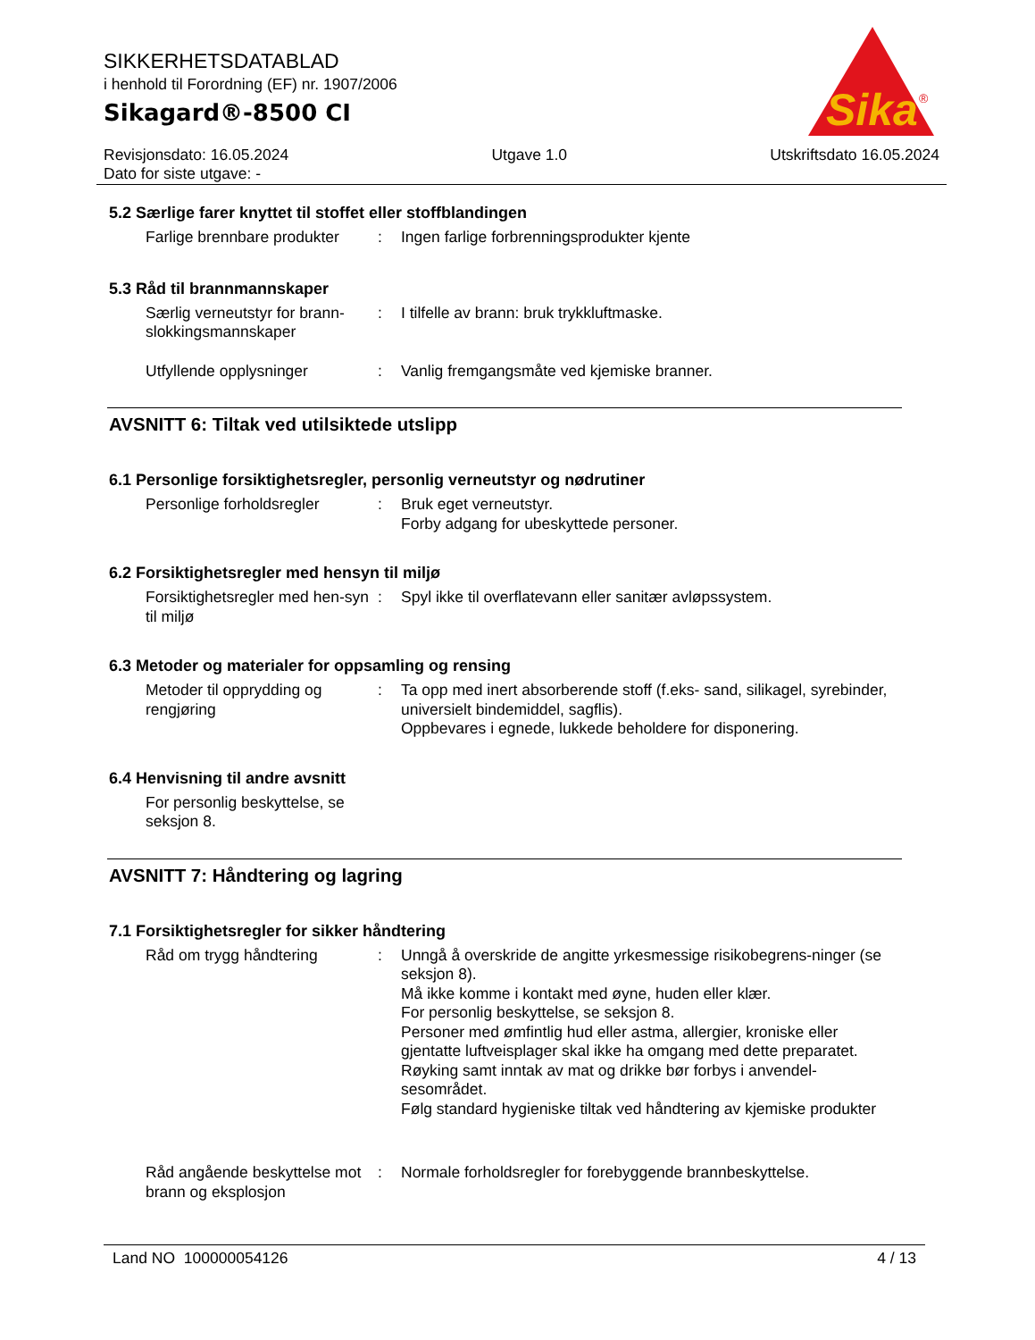SIKKERHETSDATABLAD
i henhold til Forordning (EF) nr. 1907/2006
Sikagard®-8500 CI
Sika
®
Revisjonsdato: 16.05.2024
Dato for siste utgave: -
Utgave 1.0 Utskriftsdato 16.05.2024
5.2 Særlige farer knyttet til stoffet eller stoffblandingen
Farlige brennbare produkter
: Ingen farlige forbrenningsprodukter kjente
5.3 Råd til brannmannskaper
Særlig verneutstyr for brann-slokkingsmannskaper
: I tilfelle av brann: bruk trykkluftmaske.
Utfyllende opplysninger : Vanlig fremgangsmåte ved kjemiske branner.
AVSNITT 6: Tiltak ved utilsiktede utslipp
6.1 Personlige forsiktighetsregler, personlig verneutstyr og nødrutiner
Personlige forholdsregler
: Bruk eget verneutstyr.
Forby adgang for ubeskyttede personer.
6.2 Forsiktighetsregler med hensyn til miljø
Forsiktighetsregler med hen-syn til miljø
: Spyl ikke til overflatevann eller sanitær avløpssystem.
6.3 Metoder og materialer for oppsamling og rensing
Metoder til opprydding og rengjøring
: Ta opp med inert absorberende stoff (f.eks- sand, silikagel, syrebinder, universielt bindemiddel, sagflis).
Oppbevares i egnede, lukkede beholdere for disponering.
6.4 Henvisning til andre avsnitt
For personlig beskyttelse, se seksjon 8.
AVSNITT 7: Håndtering og lagring
7.1 Forsiktighetsregler for sikker håndtering
Råd om trygg håndtering : Unngå å overskride de angitte yrkesmessige risikobegrens-ninger (se seksjon 8).
Må ikke komme i kontakt med øyne, huden eller klær.
For personlig beskyttelse, se seksjon 8.
Personer med ømfintlig hud eller astma, allergier, kroniske eller gjentatte luftveisplager skal ikke ha omgang med dette preparatet.
Røyking samt inntak av mat og drikke bør forbys i anvendel-sesområdet.
Følg standard hygieniske tiltak ved håndtering av kjemiske produkter
Råd angående beskyttelse mot brann og eksplosjon
: Normale forholdsregler for forebyggende brannbeskyttelse.
Land NO 100000054126 4 / 13